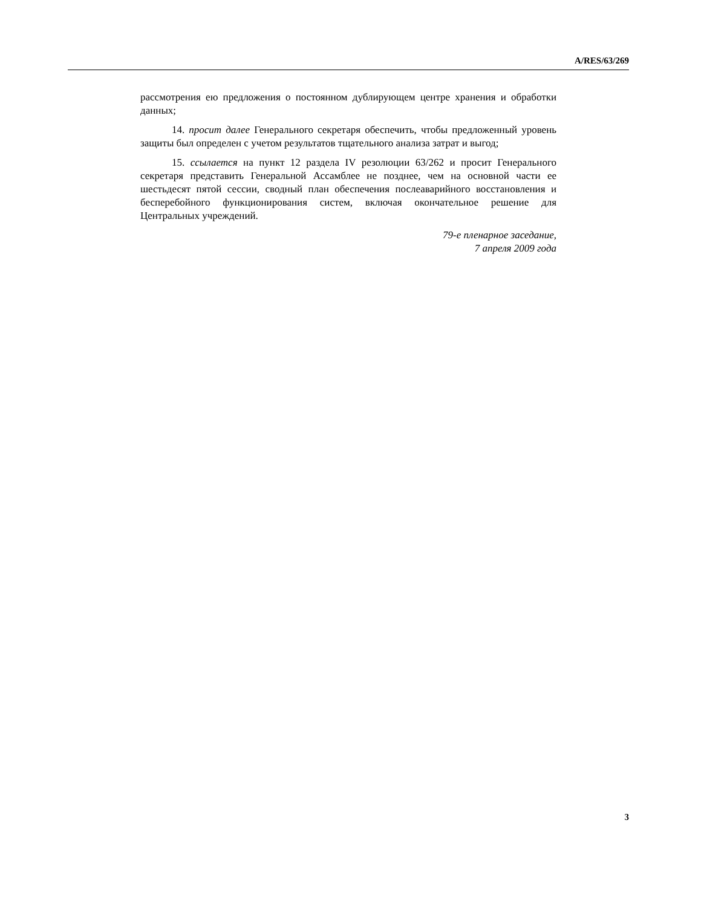A/RES/63/269
рассмотрения ею предложения о постоянном дублирующем центре хранения и обработки данных;
14. просит далее Генерального секретаря обеспечить, чтобы предложенный уровень защиты был определен с учетом результатов тщательного анализа затрат и выгод;
15. ссылается на пункт 12 раздела IV резолюции 63/262 и просит Генерального секретаря представить Генеральной Ассамблее не позднее, чем на основной части ее шестьдесят пятой сессии, сводный план обеспечения послеаварийного восстановления и бесперебойного функционирования систем, включая окончательное решение для Центральных учреждений.
79-е пленарное заседание,
7 апреля 2009 года
3